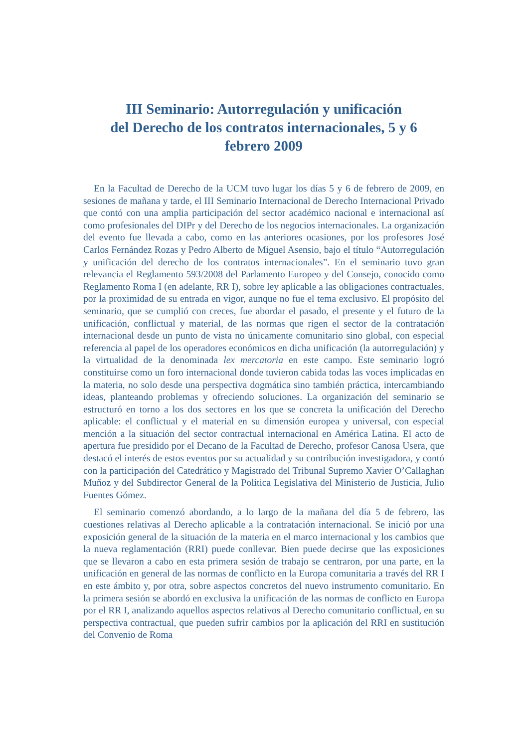III Seminario: Autorregulación y unificación
del Derecho de los contratos internacionales, 5 y 6
febrero 2009
En la Facultad de Derecho de la UCM tuvo lugar los días 5 y 6 de febrero de 2009, en sesiones de mañana y tarde, el III Seminario Internacional de Derecho Internacional Privado que contó con una amplia participación del sector académico nacional e internacional así como profesionales del DIPr y del Derecho de los negocios internacionales. La organización del evento fue llevada a cabo, como en las anteriores ocasiones, por los profesores José Carlos Fernández Rozas y Pedro Alberto de Miguel Asensio, bajo el título “Autorregulación y unificación del derecho de los contratos internacionales”. En el seminario tuvo gran relevancia el Reglamento 593/2008 del Parlamento Europeo y del Consejo, conocido como Reglamento Roma I (en adelante, RR I), sobre ley aplicable a las obligaciones contractuales, por la proximidad de su entrada en vigor, aunque no fue el tema exclusivo. El propósito del seminario, que se cumplió con creces, fue abordar el pasado, el presente y el futuro de la unificación, conflictual y material, de las normas que rigen el sector de la contratación internacional desde un punto de vista no únicamente comunitario sino global, con especial referencia al papel de los operadores económicos en dicha unificación (la autorregulación) y la virtualidad de la denominada lex mercatoria en este campo. Este seminario logró constituirse como un foro internacional donde tuvieron cabida todas las voces implicadas en la materia, no solo desde una perspectiva dogmática sino también práctica, intercambiando ideas, planteando problemas y ofreciendo soluciones. La organización del seminario se estructuró en torno a los dos sectores en los que se concreta la unificación del Derecho aplicable: el conflictual y el material en su dimensión europea y universal, con especial mención a la situación del sector contractual internacional en América Latina. El acto de apertura fue presidido por el Decano de la Facultad de Derecho, profesor Canosa Usera, que destacó el interés de estos eventos por su actualidad y su contribución investigadora, y contó con la participación del Catedrático y Magistrado del Tribunal Supremo Xavier O’Callaghan Muñoz y del Subdirector General de la Política Legislativa del Ministerio de Justicia, Julio Fuentes Gómez.
El seminario comenzó abordando, a lo largo de la mañana del día 5 de febrero, las cuestiones relativas al Derecho aplicable a la contratación internacional. Se inició por una exposición general de la situación de la materia en el marco internacional y los cambios que la nueva reglamentación (RRI) puede conllevar. Bien puede decirse que las exposiciones que se llevaron a cabo en esta primera sesión de trabajo se centraron, por una parte, en la unificación en general de las normas de conflicto en la Europa comunitaria a través del RR I en este ámbito y, por otra, sobre aspectos concretos del nuevo instrumento comunitario. En la primera sesión se abordó en exclusiva la unificación de las normas de conflicto en Europa por el RR I, analizando aquellos aspectos relativos al Derecho comunitario conflictual, en su perspectiva contractual, que pueden sufrir cambios por la aplicación del RRI en sustitución del Convenio de Roma